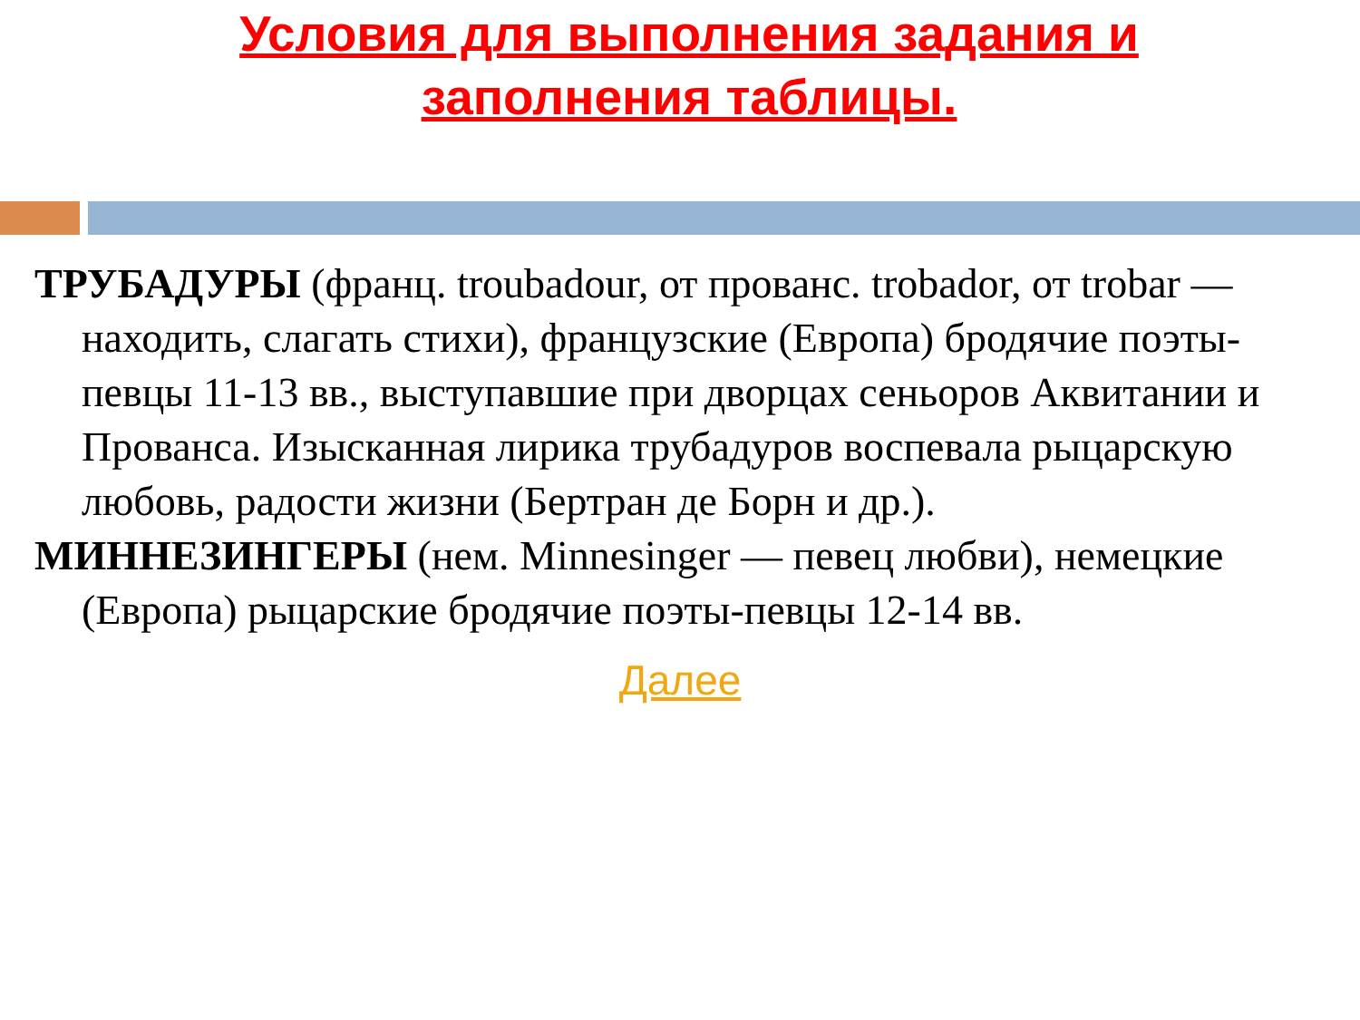Условия для выполнения задания и
заполнения таблицы.
ТРУБАДУРЫ (франц. troubadour, от прованс. trobador, от trobar — находить, слагать стихи), французские (Европа) бродячие поэты-певцы 11-13 вв., выступавшие при дворцах сеньоров Аквитании и Прованса. Изысканная лирика трубадуров воспевала рыцарскую любовь, радости жизни (Бертран де Борн и др.).
МИННЕЗИНГЕРЫ (нем. Minnesinger — певец любви), немецкие (Европа) рыцарские бродячие поэты-певцы 12-14 вв.
Далее